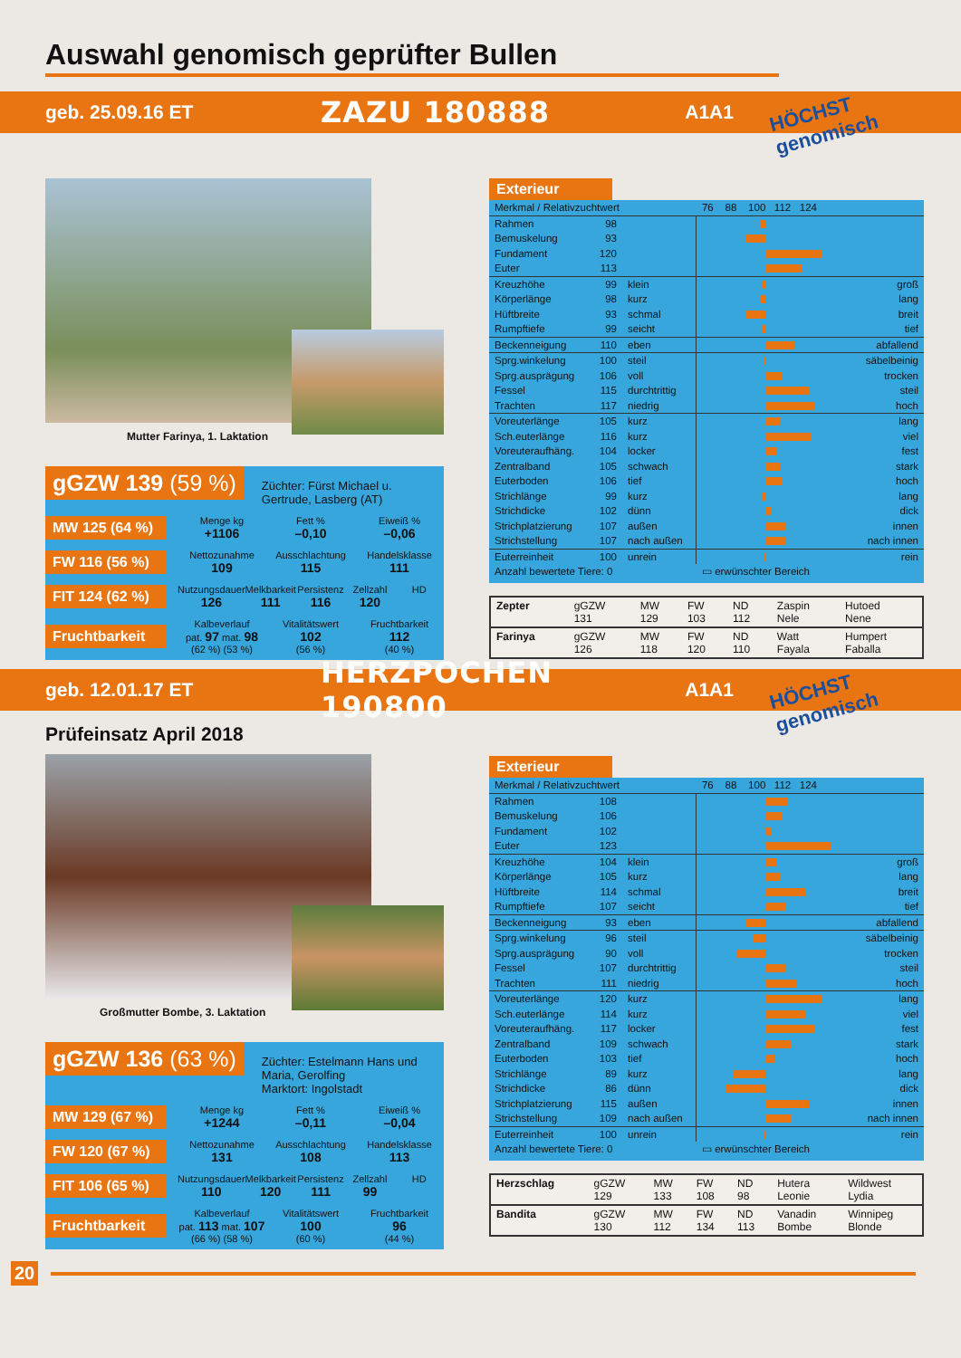Auswahl genomisch geprüfter Bullen
geb. 25.09.16 ET ZAZU 180888 A1A1 HÖCHST genomisch
Mutter Farinya, 1. Laktation
gGZW 139 (59 %) Züchter: Fürst Michael u. Gertrude, Lasberg (AT)
MW 125 (64 %)
Menge kg
+1106 Fett %
–0,10 Eiweiß %
–0,06
FW 116 (56 %)
Nettozunahme
109 Ausschlachtung
115 Handelsklasse
111
FIT 124 (62 %)
Nutzungsdauer
126 Melkbarkeit
111 Persistenz
116 Zellzahl
120 HD
Fruchtbarkeit
Kalbeverlauf
pat. 97 mat. 98
(62 %) (53 %) Vitalitätswert
102
(56 %) Fruchtbarkeit
112
(40 %)
Exterieur
| Merkmal / Relativzuchtwert | | | 76 88 100 112 124 | |
| Rahmen | 98 | | | |
| Bemuskelung | 93 | | | |
| Fundament | 120 | | | |
| Euter | 113 | | | |
| Kreuzhöhe | 99 | klein | | groß |
| Körperlänge | 98 | kurz | | lang |
| Hüftbreite | 93 | schmal | | breit |
| Rumpftiefe | 99 | seicht | | tief |
| Beckenneigung | 110 | eben | | abfallend |
| Sprg.winkelung | 100 | steil | | säbelbeinig |
| Sprg.ausprägung | 106 | voll | | trocken |
| Fessel | 115 | durchtrittig | | steil |
| Trachten | 117 | niedrig | | hoch |
| Voreuterlänge | 105 | kurz | | lang |
| Sch.euterlänge | 116 | kurz | | viel |
| Voreuteraufhäng. | 104 | locker | | fest |
| Zentralband | 105 | schwach | | stark |
| Euterboden | 106 | tief | | hoch |
| Strichlänge | 99 | kurz | | lang |
| Strichdicke | 102 | dünn | | dick |
| Strichplatzierung | 107 | außen | | innen |
| Strichstellung | 107 | nach außen | | nach innen |
| Euterreinheit | 100 | unrein | | rein |
| Anzahl bewertete Tiere: 0 | | | ▭ erwünschter Bereich | |
| Zepter | gGZW 131 | MW 129 | FW 103 | ND 112 | Zaspin Nele | Hutoed Nene |
| Farinya | gGZW 126 | MW 118 | FW 120 | ND 110 | Watt Fayala | Humpert Faballa |
geb. 12.01.17 ET HERZPOCHEN 190800 A1A1 HÖCHST genomisch
Prüfeinsatz April 2018
Großmutter Bombe, 3. Laktation
gGZW 136 (63 %) Züchter: Estelmann Hans und Maria, Gerolfing
Marktort: Ingolstadt
MW 129 (67 %)
Menge kg
+1244 Fett %
–0,11 Eiweiß %
–0,04
FW 120 (67 %)
Nettozunahme
131 Ausschlachtung
108 Handelsklasse
113
FIT 106 (65 %)
Nutzungsdauer
110 Melkbarkeit
120 Persistenz
111 Zellzahl
99 HD
Fruchtbarkeit
Kalbeverlauf
pat. 113 mat. 107
(66 %) (58 %) Vitalitätswert
100
(60 %) Fruchtbarkeit
96
(44 %)
Exterieur
| Merkmal / Relativzuchtwert | | | 76 88 100 112 124 | |
| Rahmen | 108 | | | |
| Bemuskelung | 106 | | | |
| Fundament | 102 | | | |
| Euter | 123 | | | |
| Kreuzhöhe | 104 | klein | | groß |
| Körperlänge | 105 | kurz | | lang |
| Hüftbreite | 114 | schmal | | breit |
| Rumpftiefe | 107 | seicht | | tief |
| Beckenneigung | 93 | eben | | abfallend |
| Sprg.winkelung | 96 | steil | | säbelbeinig |
| Sprg.ausprägung | 90 | voll | | trocken |
| Fessel | 107 | durchtrittig | | steil |
| Trachten | 111 | niedrig | | hoch |
| Voreuterlänge | 120 | kurz | | lang |
| Sch.euterlänge | 114 | kurz | | viel |
| Voreuteraufhäng. | 117 | locker | | fest |
| Zentralband | 109 | schwach | | stark |
| Euterboden | 103 | tief | | hoch |
| Strichlänge | 89 | kurz | | lang |
| Strichdicke | 86 | dünn | | dick |
| Strichplatzierung | 115 | außen | | innen |
| Strichstellung | 109 | nach außen | | nach innen |
| Euterreinheit | 100 | unrein | | rein |
| Anzahl bewertete Tiere: 0 | | | ▭ erwünschter Bereich | |
| Herzschlag | gGZW 129 | MW 133 | FW 108 | ND 98 | Hutera Leonie | Wildwest Lydia |
| Bandita | gGZW 130 | MW 112 | FW 134 | ND 113 | Vanadin Bombe | Winnipeg Blonde |
20